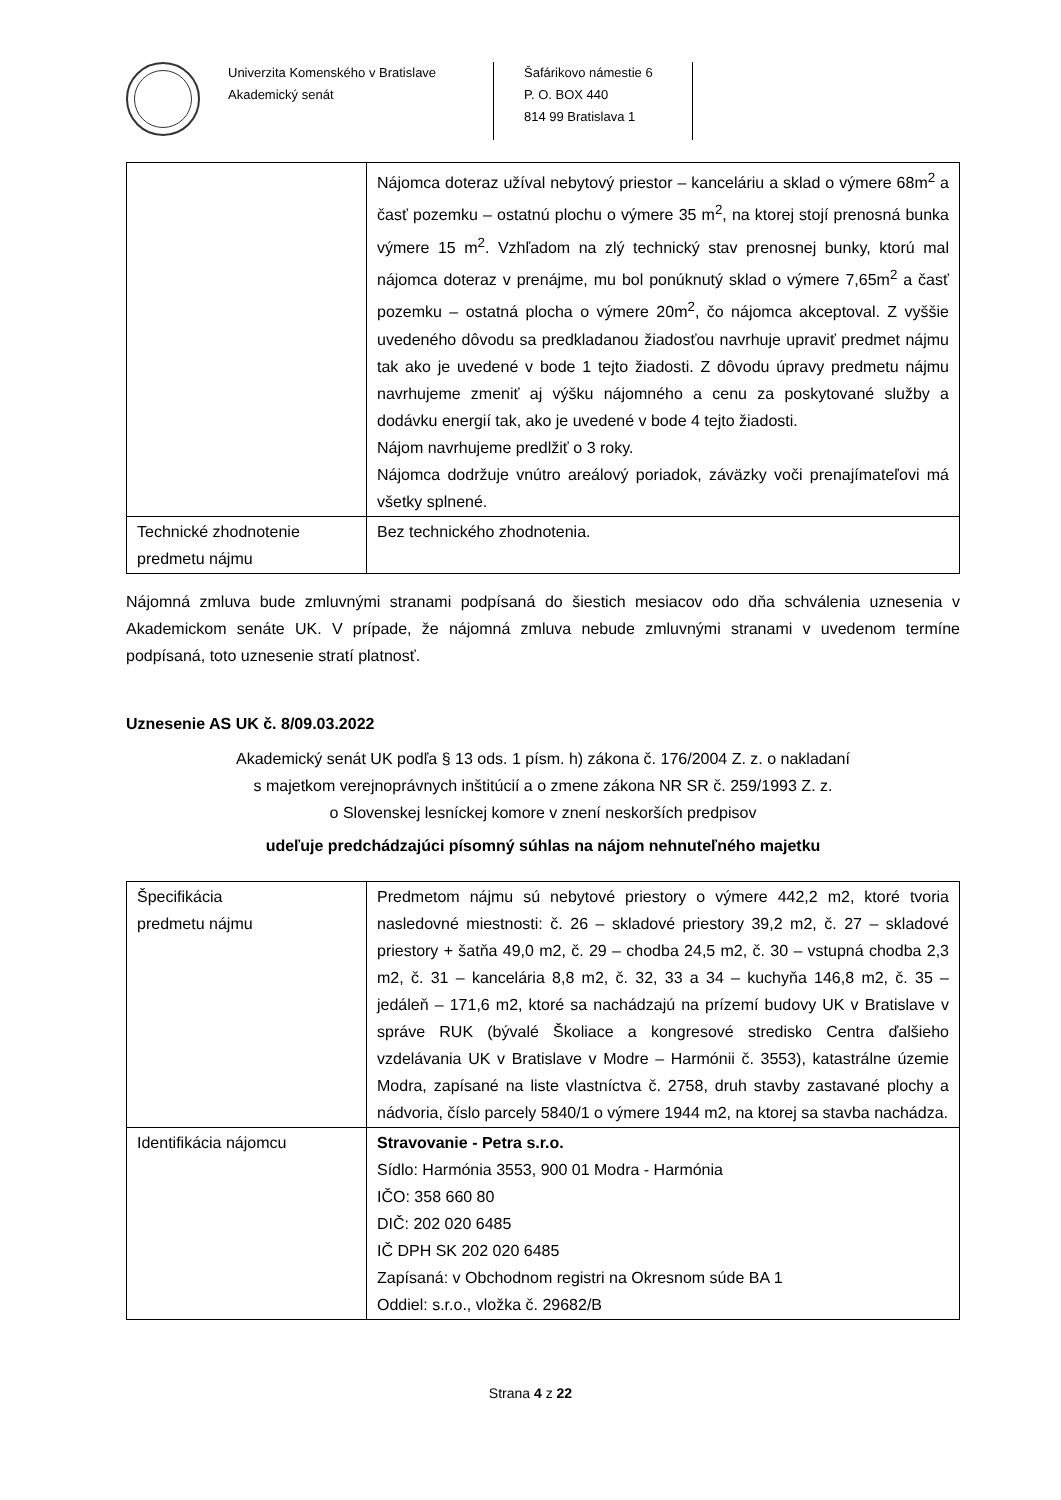Univerzita Komenského v Bratislave
Akademický senát
Šafárikovo námestie 6
P. O. BOX 440
814 99 Bratislava 1
| | Nájomca doteraz užíval nebytový priestor – kanceláriu a sklad o výmere 68m<sup>2</sup> a časť pozemku – ostatnú plochu o výmere 35 m<sup>2</sup>, na ktorej stojí prenosná bunka výmere 15 m<sup>2</sup>. Vzhľadom na zlý technický stav prenosnej bunky, ktorú mal nájomca doteraz v prenájme, mu bol ponúknutý sklad o výmere 7,65m<sup>2</sup> a časť pozemku – ostatná plocha o výmere 20m<sup>2</sup>, čo nájomca akceptoval. Z vyššie uvedeného dôvodu sa predkladanou žiadosťou navrhuje upraviť predmet nájmu tak ako je uvedené v bode 1 tejto žiadosti. Z dôvodu úpravy predmetu nájmu navrhujeme zmeniť aj výšku nájomného a cenu za poskytované služby a dodávku energií tak, ako je uvedené v bode 4 tejto žiadosti. Nájom navrhujeme predlžiť o 3 roky. Nájomca dodržuje vnútro areálový poriadok, záväzky voči prenajímateľovi má všetky splnené. |
| Technické zhodnotenie predmetu nájmu | Bez technického zhodnotenia. |
Nájomná zmluva bude zmluvnými stranami podpísaná do šiestich mesiacov odo dňa schválenia uznesenia v Akademickom senáte UK. V prípade, že nájomná zmluva nebude zmluvnými stranami v uvedenom termíne podpísaná, toto uznesenie stratí platnosť.
Uznesenie AS UK č. 8/09.03.2022
Akademický senát UK podľa § 13 ods. 1 písm. h) zákona č. 176/2004 Z. z. o nakladaní
s majetkom verejnoprávnych inštitúcií a o zmene zákona NR SR č. 259/1993 Z. z.
o Slovenskej lesníckej komore v znení neskorších predpisov
udeľuje predchádzajúci písomný súhlas na nájom nehnuteľného majetku
| Špecifikácia predmetu nájmu | Predmetom nájmu sú nebytové priestory o výmere 442,2 m2, ktoré tvoria nasledovné miestnosti: č. 26 – skladové priestory 39,2 m2, č. 27 – skladové priestory + šatňa 49,0 m2, č. 29 – chodba 24,5 m2, č. 30 – vstupná chodba 2,3 m2, č. 31 – kancelária 8,8 m2, č. 32, 33 a 34 – kuchyňa 146,8 m2, č. 35 – jedáleň – 171,6 m2, ktoré sa nachádzajú na prízemí budovy UK v Bratislave v správe RUK (bývalé Školiace a kongresové stredisko Centra ďalšieho vzdelávania UK v Bratislave v Modre – Harmónii č. 3553), katastrálne územie Modra, zapísané na liste vlastníctva č. 2758, druh stavby zastavané plochy a nádvoria, číslo parcely 5840/1 o výmere 1944 m2, na ktorej sa stavba nachádza. |
| Identifikácia nájomcu | Stravovanie - Petra s.r.o. Sídlo: Harmónia 3553, 900 01 Modra - Harmónia IČO: 358 660 80 DIČ: 202 020 6485 IČ DPH SK 202 020 6485 Zapísaná: v Obchodnom registri na Okresnom súde BA 1 Oddiel: s.r.o., vložka č. 29682/B |
Strana 4 z 22